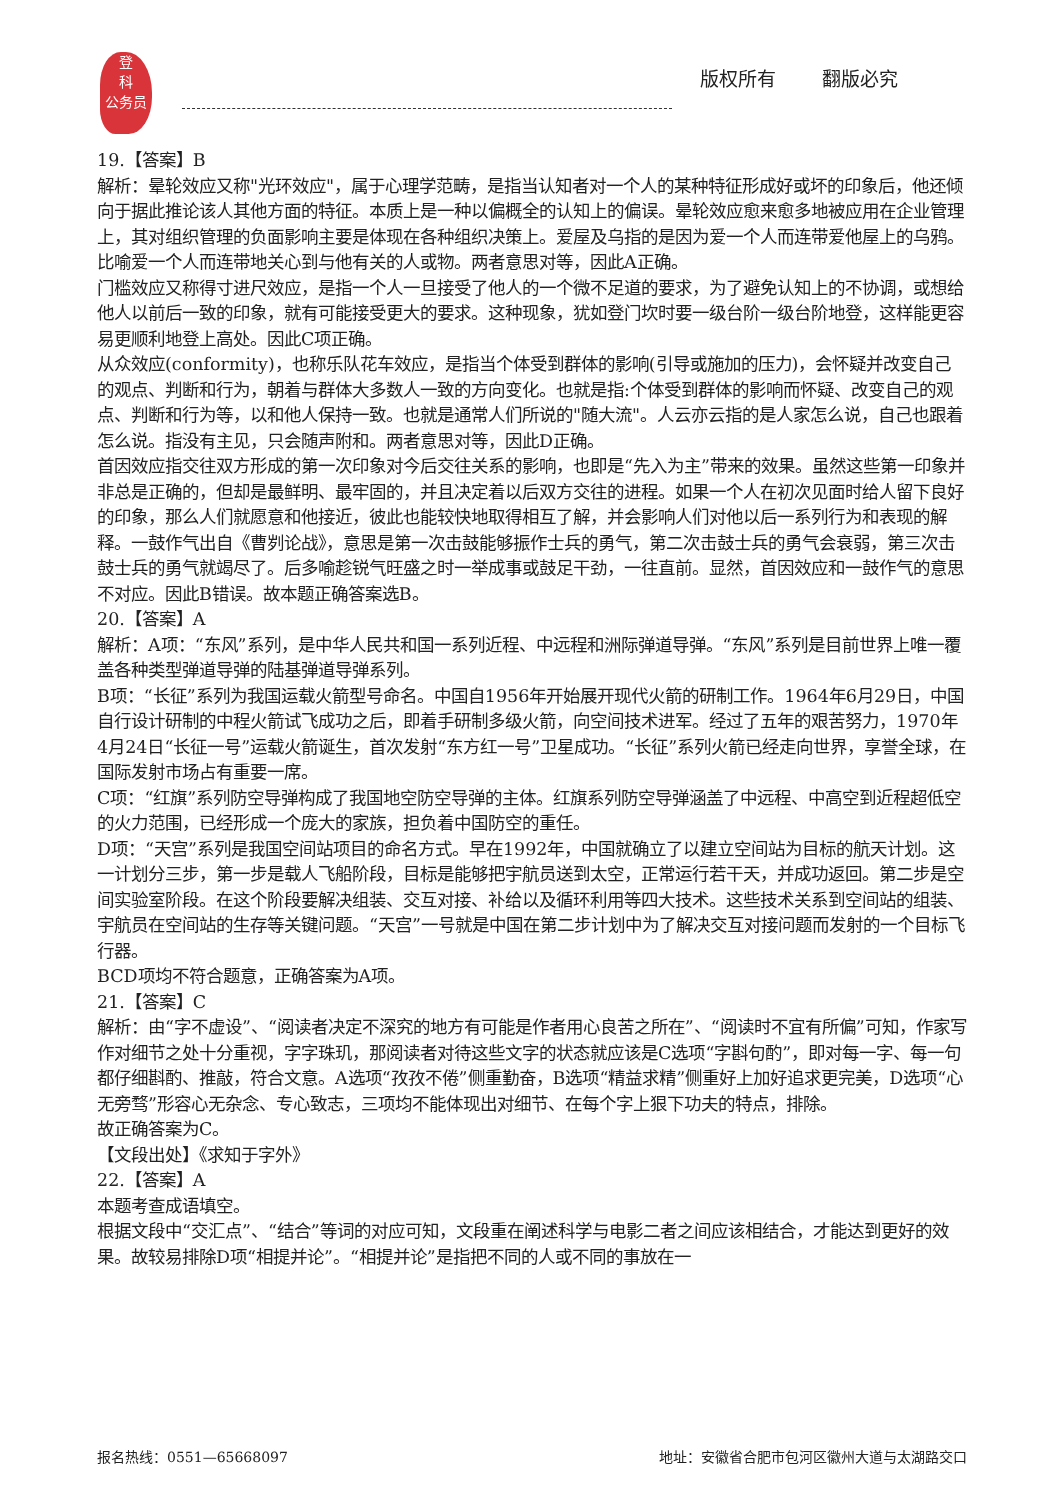登
科
公务员
版权所有 翻版必究
19.【答案】B
解析：晕轮效应又称"光环效应"，属于心理学范畴，是指当认知者对一个人的某种特征形成好或坏的印象后，他还倾向于据此推论该人其他方面的特征。本质上是一种以偏概全的认知上的偏误。晕轮效应愈来愈多地被应用在企业管理上，其对组织管理的负面影响主要是体现在各种组织决策上。爱屋及乌指的是因为爱一个人而连带爱他屋上的乌鸦。比喻爱一个人而连带地关心到与他有关的人或物。两者意思对等，因此A正确。
门槛效应又称得寸进尺效应，是指一个人一旦接受了他人的一个微不足道的要求，为了避免认知上的不协调，或想给他人以前后一致的印象，就有可能接受更大的要求。这种现象，犹如登门坎时要一级台阶一级台阶地登，这样能更容易更顺利地登上高处。因此C项正确。
从众效应(conformity)，也称乐队花车效应，是指当个体受到群体的影响(引导或施加的压力)，会怀疑并改变自己的观点、判断和行为，朝着与群体大多数人一致的方向变化。也就是指:个体受到群体的影响而怀疑、改变自己的观点、判断和行为等，以和他人保持一致。也就是通常人们所说的"随大流"。人云亦云指的是人家怎么说，自己也跟着怎么说。指没有主见，只会随声附和。两者意思对等，因此D正确。
首因效应指交往双方形成的第一次印象对今后交往关系的影响，也即是“先入为主”带来的效果。虽然这些第一印象并非总是正确的，但却是最鲜明、最牢固的，并且决定着以后双方交往的进程。如果一个人在初次见面时给人留下良好的印象，那么人们就愿意和他接近，彼此也能较快地取得相互了解，并会影响人们对他以后一系列行为和表现的解释。一鼓作气出自《曹刿论战》，意思是第一次击鼓能够振作士兵的勇气，第二次击鼓士兵的勇气会衰弱，第三次击鼓士兵的勇气就竭尽了。后多喻趁锐气旺盛之时一举成事或鼓足干劲，一往直前。显然，首因效应和一鼓作气的意思不对应。因此B错误。故本题正确答案选B。
20.【答案】A
解析：A项：“东风”系列，是中华人民共和国一系列近程、中远程和洲际弹道导弹。“东风”系列是目前世界上唯一覆盖各种类型弹道导弹的陆基弹道导弹系列。
B项：“长征”系列为我国运载火箭型号命名。中国自1956年开始展开现代火箭的研制工作。1964年6月29日，中国自行设计研制的中程火箭试飞成功之后，即着手研制多级火箭，向空间技术进军。经过了五年的艰苦努力，1970年4月24日“长征一号”运载火箭诞生，首次发射“东方红一号”卫星成功。“长征”系列火箭已经走向世界，享誉全球，在国际发射市场占有重要一席。
C项：“红旗”系列防空导弹构成了我国地空防空导弹的主体。红旗系列防空导弹涵盖了中远程、中高空到近程超低空的火力范围，已经形成一个庞大的家族，担负着中国防空的重任。
D项：“天宫”系列是我国空间站项目的命名方式。早在1992年，中国就确立了以建立空间站为目标的航天计划。这一计划分三步，第一步是载人飞船阶段，目标是能够把宇航员送到太空，正常运行若干天，并成功返回。第二步是空间实验室阶段。在这个阶段要解决组装、交互对接、补给以及循环利用等四大技术。这些技术关系到空间站的组装、宇航员在空间站的生存等关键问题。“天宫”一号就是中国在第二步计划中为了解决交互对接问题而发射的一个目标飞行器。
BCD项均不符合题意，正确答案为A项。
21.【答案】C
解析：由“字不虚设”、“阅读者决定不深究的地方有可能是作者用心良苦之所在”、“阅读时不宜有所偏”可知，作家写作对细节之处十分重视，字字珠玑，那阅读者对待这些文字的状态就应该是C选项“字斟句酌”，即对每一字、每一句都仔细斟酌、推敲，符合文意。A选项“孜孜不倦”侧重勤奋，B选项“精益求精”侧重好上加好追求更完美，D选项“心无旁骛”形容心无杂念、专心致志，三项均不能体现出对细节、在每个字上狠下功夫的特点，排除。
故正确答案为C。
【文段出处】《求知于字外》
22.【答案】A
本题考查成语填空。
根据文段中“交汇点”、“结合”等词的对应可知，文段重在阐述科学与电影二者之间应该相结合，才能达到更好的效果。故较易排除D项“相提并论”。“相提并论”是指把不同的人或不同的事放在一
报名热线：0551—65668097 地址：安徽省合肥市包河区徽州大道与太湖路交口